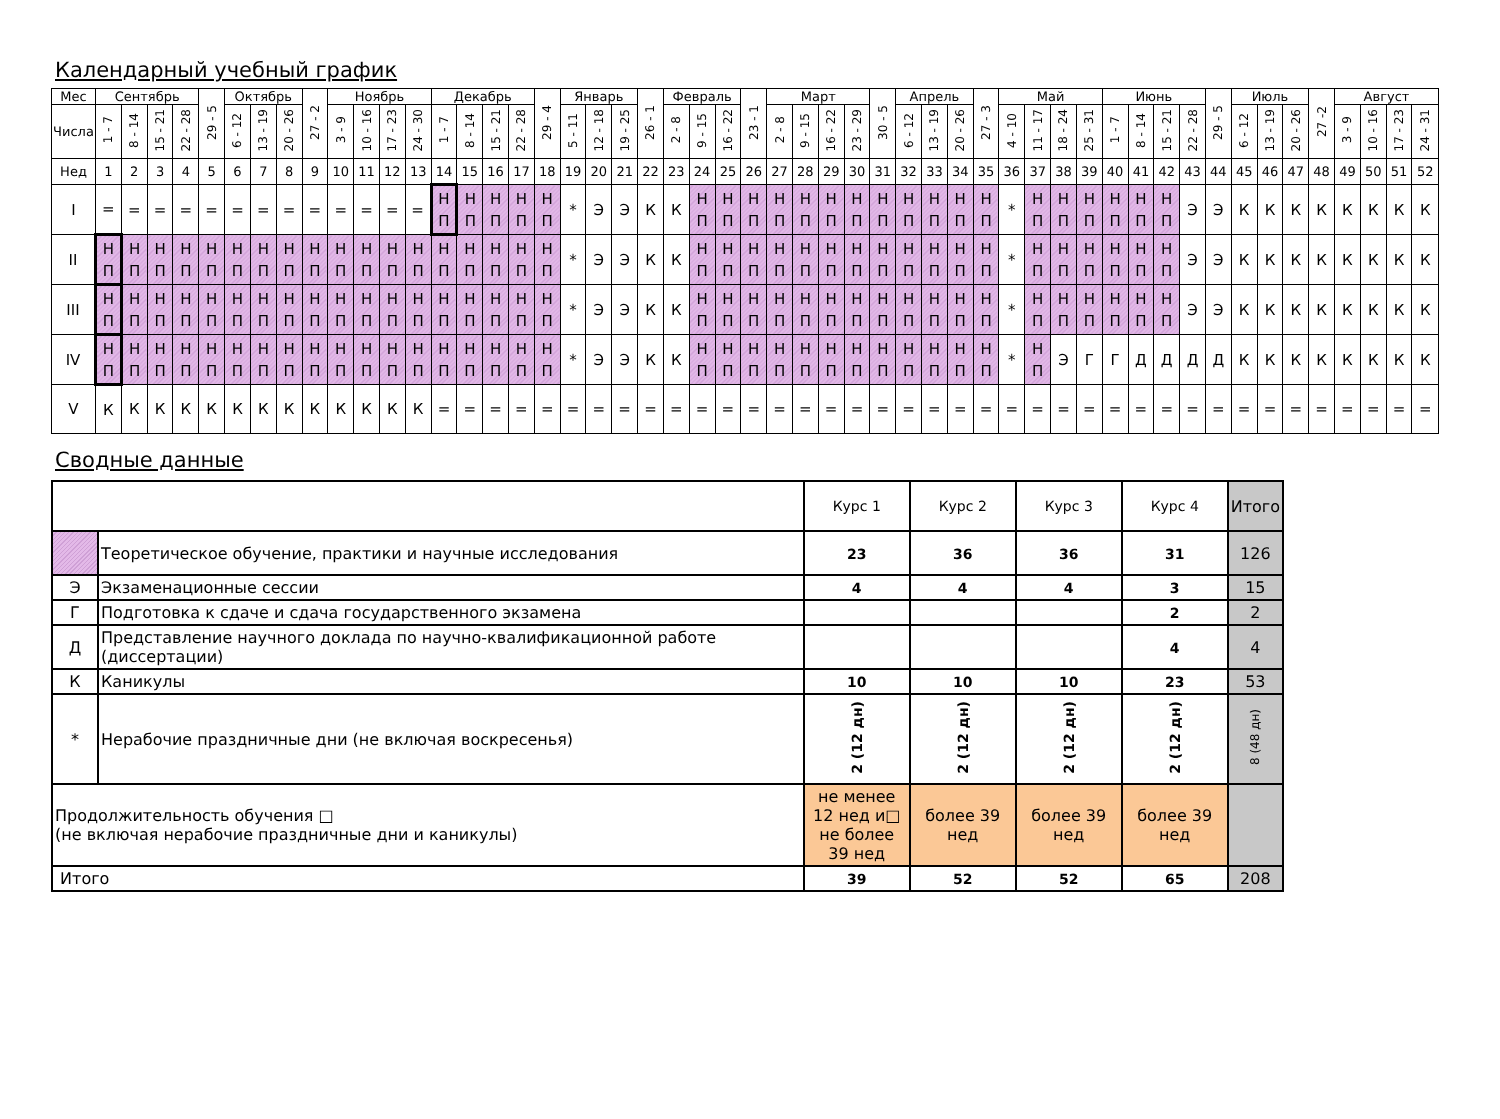Календарный учебный график
| Мес | Сентябрь | | | | 29 - 5 | Октябрь | | | 27 - 2 | Ноябрь | | | | Декабрь | | | | 29 - 4 | Январь | | | 26 - 1 | Февраль | | | 23 - 1 | Март | | | | 30 - 5 | Апрель | | | 27 - 3 | Май | | | | Июнь | | | | 29 - 5 | Июль | | | 27 -2 | Август | | | |
| --- | --- | --- | --- | --- | --- | --- | --- | --- | --- | --- | --- | --- | --- | --- | --- | --- | --- | --- | --- | --- | --- | --- | --- | --- | --- | --- | --- | --- | --- | --- | --- | --- | --- | --- | --- | --- | --- | --- | --- | --- | --- | --- | --- | --- | --- | --- | --- | --- | --- | --- | --- | --- |
| Числа | 1 - 7 | 8 - 14 | 15 - 21 | 22 - 28 | | 6 - 12 | 13 - 19 | 20 - 26 | | 3 - 9 | 10 - 16 | 17 - 23 | 24 - 30 | 1 - 7 | 8 - 14 | 15 - 21 | 22 - 28 | | 5 - 11 | 12 - 18 | 19 - 25 | | 2 - 8 | 9 - 15 | 16 - 22 | | 2 - 8 | 9 - 15 | 16 - 22 | 23 - 29 | | 6 - 12 | 13 - 19 | 20 - 26 | | 4 - 10 | 11 - 17 | 18 - 24 | 25 - 31 | 1 - 7 | 8 - 14 | 15 - 21 | 22 - 28 | | 6 - 12 | 13 - 19 | 20 - 26 | | 3 - 9 | 10 - 16 | 17 - 23 | 24 - 31 |
| Нед | 1 | 2 | 3 | 4 | 5 | 6 | 7 | 8 | 9 | 10 | 11 | 12 | 13 | 14 | 15 | 16 | 17 | 18 | 19 | 20 | 21 | 22 | 23 | 24 | 25 | 26 | 27 | 28 | 29 | 30 | 31 | 32 | 33 | 34 | 35 | 36 | 37 | 38 | 39 | 40 | 41 | 42 | 43 | 44 | 45 | 46 | 47 | 48 | 49 | 50 | 51 | 52 |
| I | = | = | = | = | = | = | = | = | = | = | = | = | = | Н П | Н П | Н П | Н П | Н П | * | Э | Э | К | К | Н П | Н П | Н П | Н П | Н П | Н П | Н П | Н П | Н П | Н П | Н П | Н П | * | Н П | Н П | Н П | Н П | Н П | Н П | Э | Э | К | К | К | К | К | К | К | К |
| II | Н П | Н П | Н П | Н П | Н П | Н П | Н П | Н П | Н П | Н П | Н П | Н П | Н П | Н П | Н П | Н П | Н П | Н П | * | Э | Э | К | К | Н П | Н П | Н П | Н П | Н П | Н П | Н П | Н П | Н П | Н П | Н П | Н П | * | Н П | Н П | Н П | Н П | Н П | Н П | Э | Э | К | К | К | К | К | К | К | К |
| III | Н П | Н П | Н П | Н П | Н П | Н П | Н П | Н П | Н П | Н П | Н П | Н П | Н П | Н П | Н П | Н П | Н П | Н П | * | Э | Э | К | К | Н П | Н П | Н П | Н П | Н П | Н П | Н П | Н П | Н П | Н П | Н П | Н П | * | Н П | Н П | Н П | Н П | Н П | Н П | Э | Э | К | К | К | К | К | К | К | К |
| IV | Н П | Н П | Н П | Н П | Н П | Н П | Н П | Н П | Н П | Н П | Н П | Н П | Н П | Н П | Н П | Н П | Н П | Н П | * | Э | Э | К | К | Н П | Н П | Н П | Н П | Н П | Н П | Н П | Н П | Н П | Н П | Н П | Н П | * | Н П | Э | Г | Г | Д | Д | Д | Д | К | К | К | К | К | К | К | К |
| V | К | К | К | К | К | К | К | К | К | К | К | К | К | = | = | = | = | = | = | = | = | = | = | = | = | = | = | = | = | = | = | = | = | = | = | = | = | = | = | = | = | = | = | = | = | = | = | = | = | = | = | = |
Сводные данные
| | | Курс 1 | Курс 2 | Курс 3 | Курс 4 | Итого |
| | Теоретическое обучение, практики и научные исследования | 23 | 36 | 36 | 31 | 126 |
| Э | Экзаменационные сессии | 4 | 4 | 4 | 3 | 15 |
| Г | Подготовка к сдаче и сдача государственного экзамена | | | | 2 | 2 |
| Д | Представление научного доклада по научно-квалификационной работе (диссертации) | | | | 4 | 4 |
| К | Каникулы | 10 | 10 | 10 | 23 | 53 |
| * | Нерабочие праздничные дни (не включая воскресенья) | 2 (12 дн) | 2 (12 дн) | 2 (12 дн) | 2 (12 дн) | 8 (48 дн) |
| Продолжительность обучения □ (не включая нерабочие праздничные дни и каникулы) | | не менее 12 нед и□ не более 39 нед | более 39 нед | более 39 нед | более 39 нед | |
| Итого | | 39 | 52 | 52 | 65 | 208 |